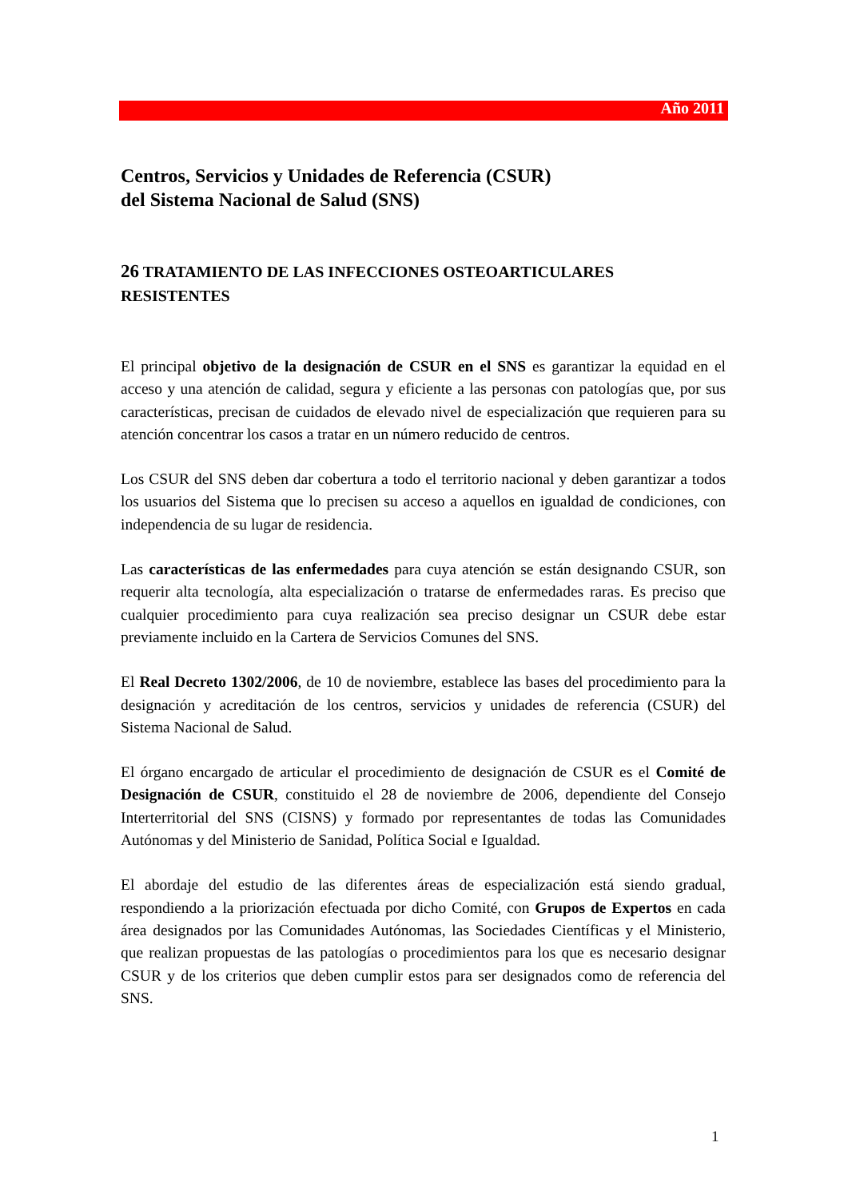Año 2011
Centros, Servicios y Unidades de Referencia (CSUR)
del Sistema Nacional de Salud (SNS)
26 TRATAMIENTO DE LAS INFECCIONES OSTEOARTICULARES RESISTENTES
El principal objetivo de la designación de CSUR en el SNS es garantizar la equidad en el acceso y una atención de calidad, segura y eficiente a las personas con patologías que, por sus características, precisan de cuidados de elevado nivel de especialización que requieren para su atención concentrar los casos a tratar en un número reducido de centros.
Los CSUR del SNS deben dar cobertura a todo el territorio nacional y deben garantizar a todos los usuarios del Sistema que lo precisen su acceso a aquellos en igualdad de condiciones, con independencia de su lugar de residencia.
Las características de las enfermedades para cuya atención se están designando CSUR, son requerir alta tecnología, alta especialización o tratarse de enfermedades raras. Es preciso que cualquier procedimiento para cuya realización sea preciso designar un CSUR debe estar previamente incluido en la Cartera de Servicios Comunes del SNS.
El Real Decreto 1302/2006, de 10 de noviembre, establece las bases del procedimiento para la designación y acreditación de los centros, servicios y unidades de referencia (CSUR) del Sistema Nacional de Salud.
El órgano encargado de articular el procedimiento de designación de CSUR es el Comité de Designación de CSUR, constituido el 28 de noviembre de 2006, dependiente del Consejo Interterritorial del SNS (CISNS) y formado por representantes de todas las Comunidades Autónomas y del Ministerio de Sanidad, Política Social e Igualdad.
El abordaje del estudio de las diferentes áreas de especialización está siendo gradual, respondiendo a la priorización efectuada por dicho Comité, con Grupos de Expertos en cada área designados por las Comunidades Autónomas, las Sociedades Científicas y el Ministerio, que realizan propuestas de las patologías o procedimientos para los que es necesario designar CSUR y de los criterios que deben cumplir estos para ser designados como de referencia del SNS.
1